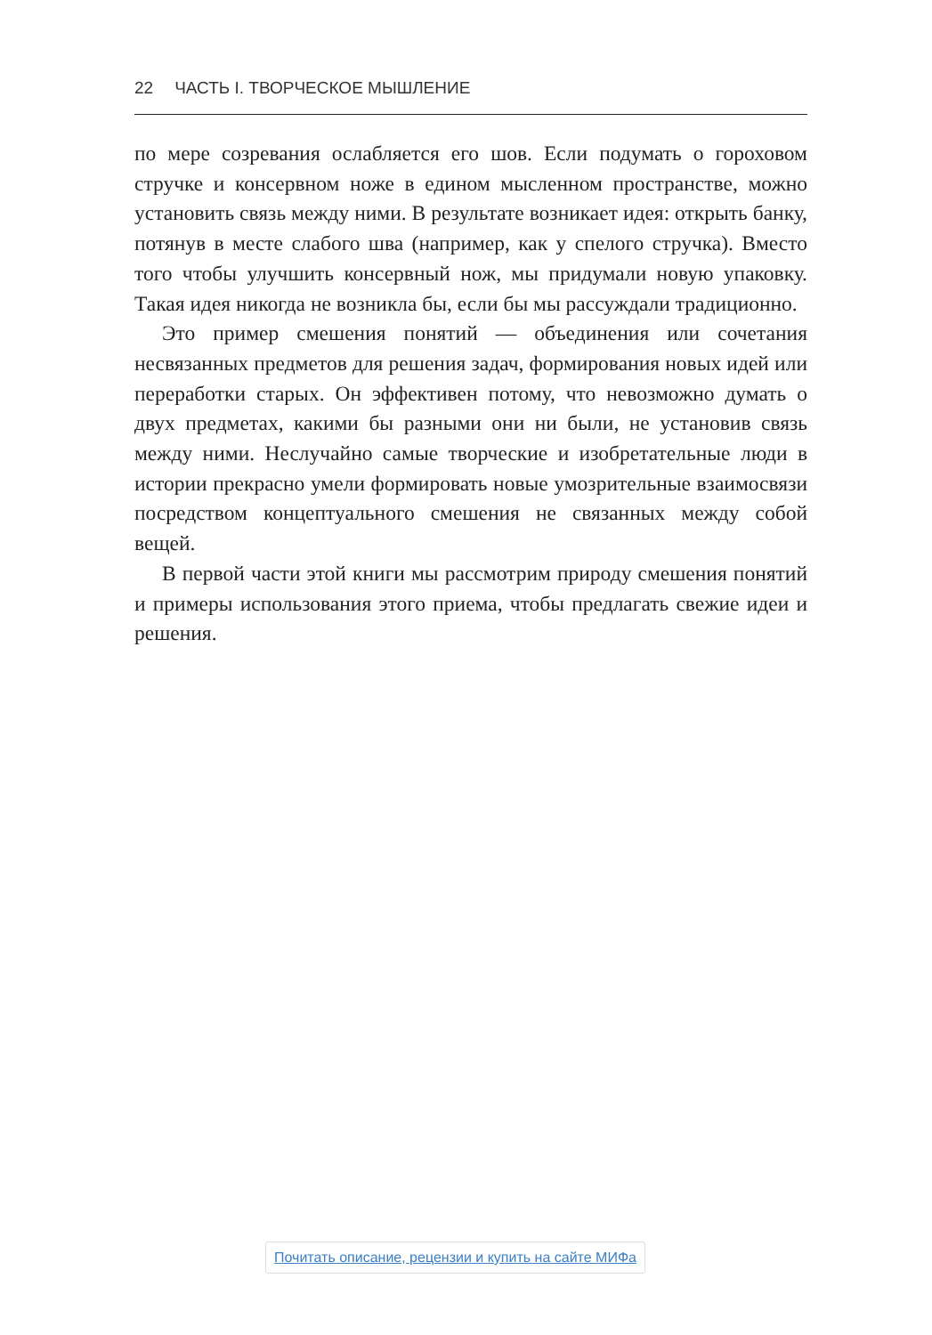22 ЧАСТЬ I. ТВОРЧЕСКОЕ МЫШЛЕНИЕ
по мере созревания ослабляется его шов. Если подумать о гороховом стручке и консервном ноже в едином мысленном пространстве, можно установить связь между ними. В результате возникает идея: открыть банку, потянув в месте слабого шва (например, как у спелого стручка). Вместо того чтобы улучшить консервный нож, мы придумали новую упаковку. Такая идея никогда не возникла бы, если бы мы рассуждали традиционно.
Это пример смешения понятий — объединения или сочетания несвязанных предметов для решения задач, формирования новых идей или переработки старых. Он эффективен потому, что невозможно думать о двух предметах, какими бы разными они ни были, не установив связь между ними. Неслучайно самые творческие и изобретательные люди в истории прекрасно умели формировать новые умозрительные взаимосвязи посредством концептуального смешения не связанных между собой вещей.
В первой части этой книги мы рассмотрим природу смешения понятий и примеры использования этого приема, чтобы предлагать свежие идеи и решения.
Почитать описание, рецензии и купить на сайте МИФа